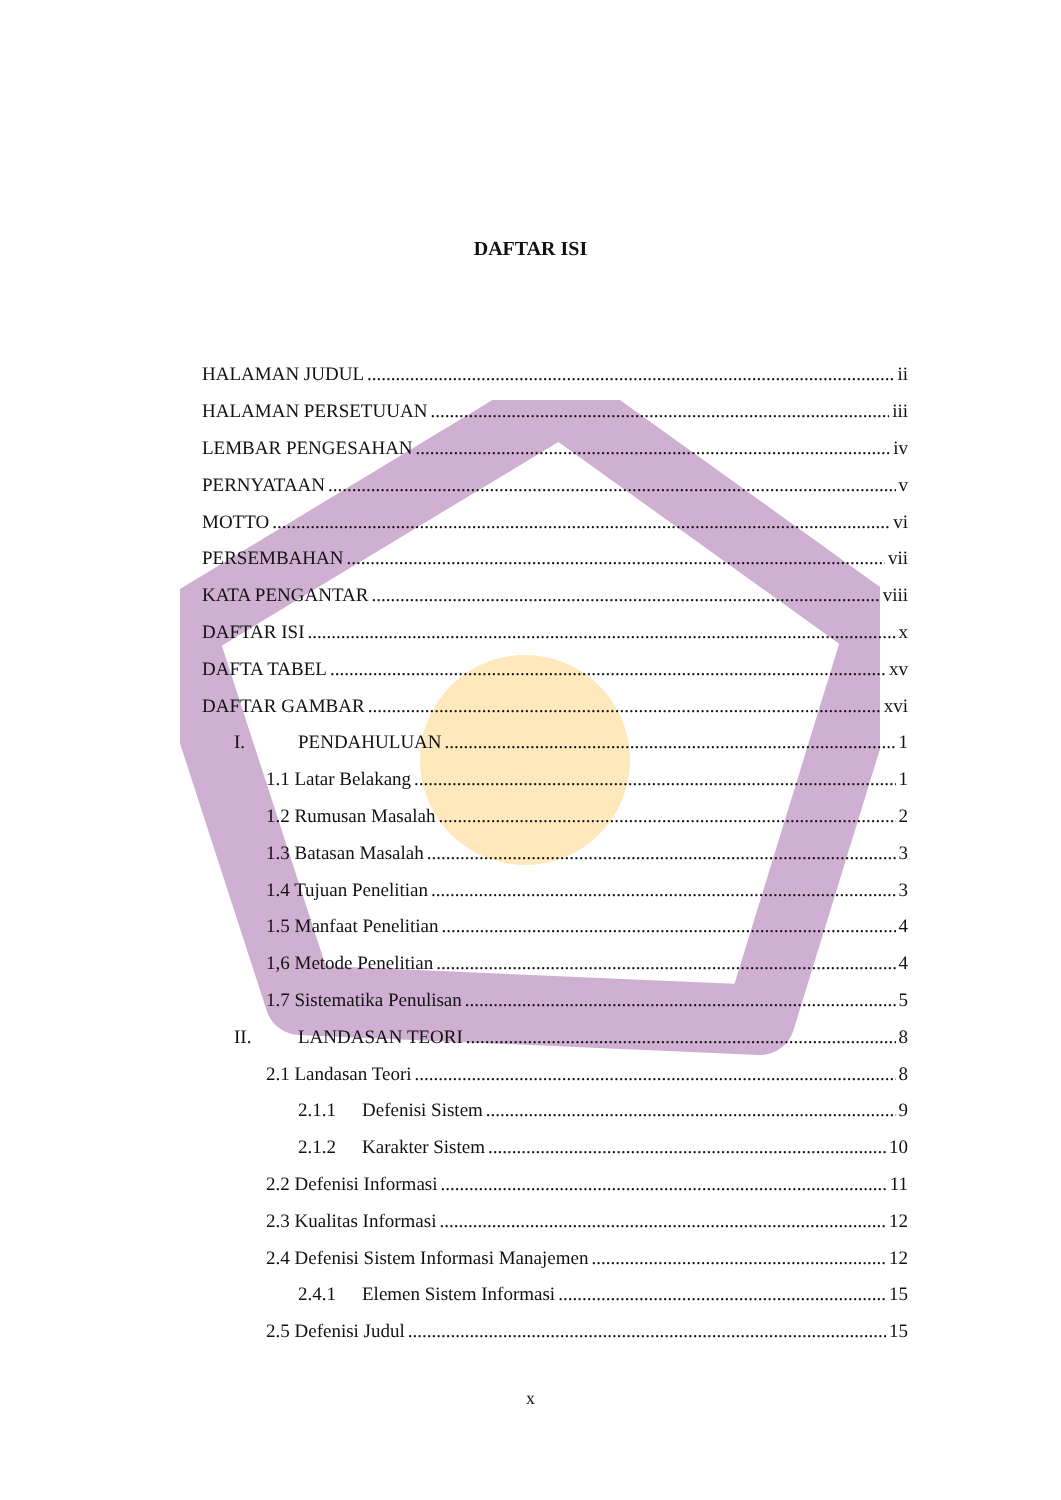DAFTAR ISI
HALAMAN JUDUL ii
HALAMAN PERSETUUAN iii
LEMBAR PENGESAHAN iv
PERNYATAAN v
MOTTO vi
PERSEMBAHAN vii
KATA PENGANTAR viii
DAFTAR ISI x
DAFTA TABEL xv
DAFTAR GAMBAR xvi
I. PENDAHULUAN 1
1.1 Latar Belakang 1
1.2 Rumusan Masalah 2
1.3 Batasan Masalah 3
1.4 Tujuan Penelitian 3
1.5 Manfaat Penelitian 4
1,6 Metode Penelitian 4
1.7 Sistematika Penulisan 5
II. LANDASAN TEORI 8
2.1 Landasan Teori 8
2.1.1 Defenisi Sistem 9
2.1.2 Karakter Sistem 10
2.2 Defenisi Informasi 11
2.3 Kualitas Informasi 12
2.4 Defenisi Sistem Informasi Manajemen 12
2.4.1 Elemen Sistem Informasi 15
2.5 Defenisi Judul 15
x